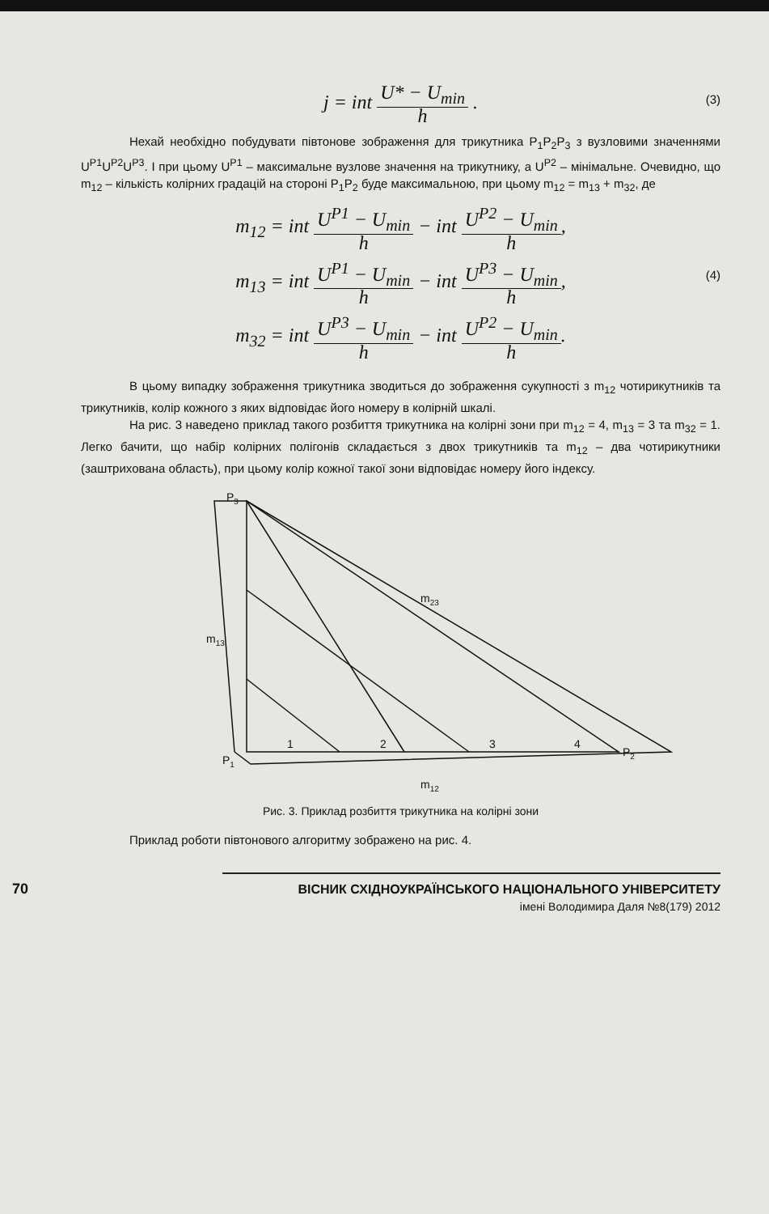j = int U* − U<sub>min</sub> h .
(3)
Нехай необхідно побудувати півтонове зображення для трикутника P<sub>1</sub>P<sub>2</sub>P<sub>3</sub> з вузловими значеннями U<sup>P1</sup>U<sup>P2</sup>U<sup>P3</sup>. І при цьому U<sup>P1</sup> – максимальне вузлове значення на трикутнику, а U<sup>P2</sup> – мінімальне. Очевидно, що m<sub>12</sub> – кількість колірних градацій на стороні P<sub>1</sub>P<sub>2</sub> буде максимальною, при цьому m<sub>12</sub> = m<sub>13</sub> + m<sub>32</sub>, де
m<sub>12</sub> = int U<sup>P1</sup> − U<sub>min</sub> h − int U<sup>P2</sup> − U<sub>min</sub> h,
m<sub>13</sub> = int U<sup>P1</sup> − U<sub>min</sub> h − int U<sup>P3</sup> − U<sub>min</sub> h,
(4)
m<sub>32</sub> = int U<sup>P3</sup> − U<sub>min</sub> h − int U<sup>P2</sup> − U<sub>min</sub> h.
В цьому випадку зображення трикутника зводиться до зображення сукупності з m<sub>12</sub> чотирикутників та трикутників, колір кожного з яких відповідає його номеру в колірній шкалі.
На рис. 3 наведено приклад такого розбиття трикутника на колірні зони при m<sub>12</sub> = 4, m<sub>13</sub> = 3 та m<sub>32</sub> = 1. Легко бачити, що набір колірних полігонів складається з двох трикутників та m<sub>12</sub> – два чотирикутники (заштрихована область), при цьому колір кожної такої зони відповідає номеру його індексу.
P3
P1
P2
m13
m12
m23
1
2
3
4
Рис. 3. Приклад розбиття трикутника на колірні зони
Приклад роботи півтонового алгоритму зображено на рис. 4.
70 ВІСНИК СХІДНОУКРАЇНСЬКОГО НАЦІОНАЛЬНОГО УНІВЕРСИТЕТУ
імені Володимира Даля №8(179) 2012